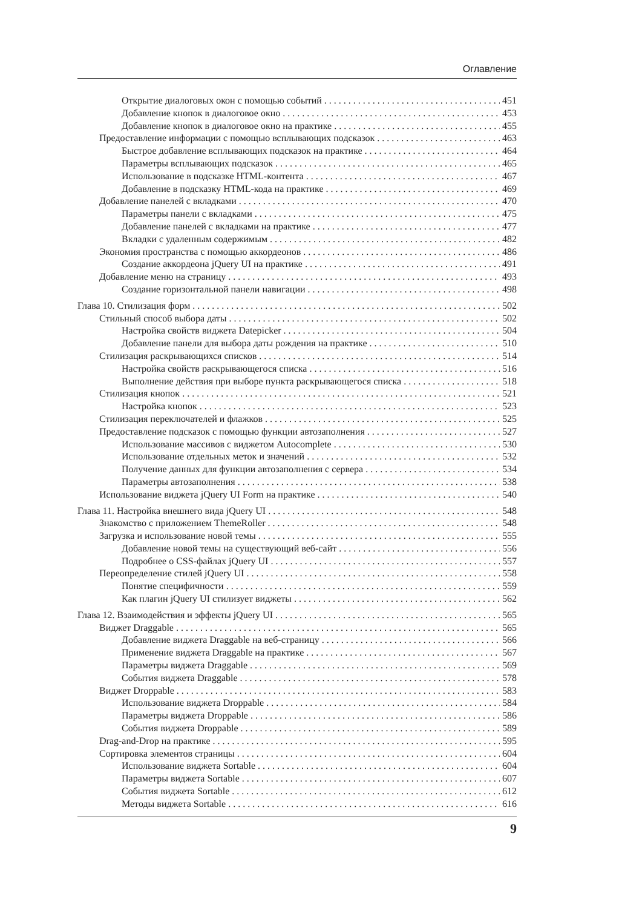Оглавление
Открытие диалоговых окон с помощью событий 451
Добавление кнопок в диалоговое окно 453
Добавление кнопок в диалоговое окно на практике 455
Предоставление информации с помощью всплывающих подсказок 463
Быстрое добавление всплывающих подсказок на практике 464
Параметры всплывающих подсказок 465
Использование в подсказке HTML-контента 467
Добавление в подсказку HTML-кода на практике 469
Добавление панелей с вкладками 470
Параметры панели с вкладками 475
Добавление панелей с вкладками на практике 477
Вкладки с удаленным содержимым 482
Экономия пространства с помощью аккордеонов 486
Создание аккордеона jQuery UI на практике 491
Добавление меню на страницу 493
Создание горизонтальной панели навигации 498
Глава 10. Стилизация форм 502
Стильный способ выбора даты 502
Настройка свойств виджета Datepicker 504
Добавление панели для выбора даты рождения на практике 510
Стилизация раскрывающихся списков 514
Настройка свойств раскрывающегося списка 516
Выполнение действия при выборе пункта раскрывающегося списка 518
Стилизация кнопок 521
Настройка кнопок 523
Стилизация переключателей и флажков 525
Предоставление подсказок с помощью функции автозаполнения 527
Использование массивов с виджетом Autocomplete 530
Использование отдельных меток и значений 532
Получение данных для функции автозаполнения с сервера 534
Параметры автозаполнения 538
Использование виджета jQuery UI Form на практике 540
Глава 11. Настройка внешнего вида jQuery UI 548
Знакомство с приложением ThemeRoller 548
Загрузка и использование новой темы 555
Добавление новой темы на существующий веб-сайт 556
Подробнее о CSS-файлах jQuery UI 557
Переопределение стилей jQuery UI 558
Понятие специфичности 559
Как плагин jQuery UI стилизует виджеты 562
Глава 12. Взаимодействия и эффекты jQuery UI 565
Виджет Draggable 565
Добавление виджета Draggable на веб-страницу 566
Применение виджета Draggable на практике 567
Параметры виджета Draggable 569
События виджета Draggable 578
Виджет Droppable 583
Использование виджета Droppable 584
Параметры виджета Droppable 586
События виджета Droppable 589
Drag-and-Drop на практике 595
Сортировка элементов страницы 604
Использование виджета Sortable 604
Параметры виджета Sortable 607
События виджета Sortable 612
Методы виджета Sortable 616
9